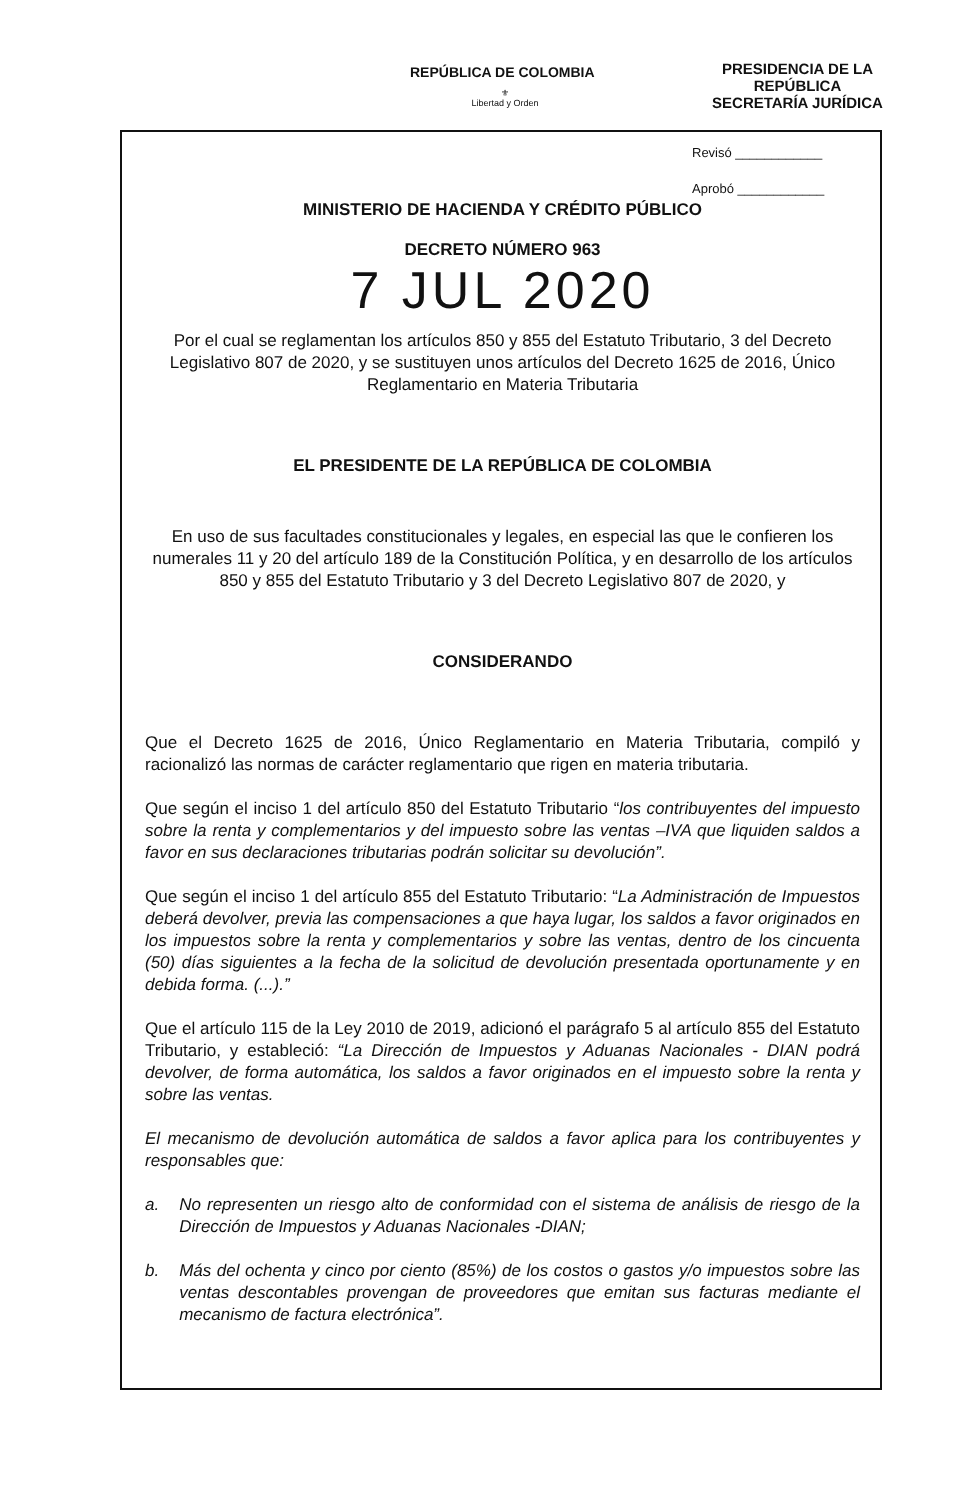REPÚBLICA DE COLOMBIA
⚜
Libertad y Orden
PRESIDENCIA DE LA REPÚBLICA
SECRETARÍA JURÍDICA
Revisó ____________
Aprobó ____________
MINISTERIO DE HACIENDA Y CRÉDITO PÚBLICO
DECRETO NÚMERO 963
7 JUL 2020
Por el cual se reglamentan los artículos 850 y 855 del Estatuto Tributario, 3 del Decreto Legislativo 807 de 2020, y se sustituyen unos artículos del Decreto 1625 de 2016, Único Reglamentario en Materia Tributaria
EL PRESIDENTE DE LA REPÚBLICA DE COLOMBIA
En uso de sus facultades constitucionales y legales, en especial las que le confieren los numerales 11 y 20 del artículo 189 de la Constitución Política, y en desarrollo de los artículos 850 y 855 del Estatuto Tributario y 3 del Decreto Legislativo 807 de 2020, y
CONSIDERANDO
Que el Decreto 1625 de 2016, Único Reglamentario en Materia Tributaria, compiló y racionalizó las normas de carácter reglamentario que rigen en materia tributaria.
Que según el inciso 1 del artículo 850 del Estatuto Tributario “los contribuyentes del impuesto sobre la renta y complementarios y del impuesto sobre las ventas –IVA que liquiden saldos a favor en sus declaraciones tributarias podrán solicitar su devolución”.
Que según el inciso 1 del artículo 855 del Estatuto Tributario: “La Administración de Impuestos deberá devolver, previa las compensaciones a que haya lugar, los saldos a favor originados en los impuestos sobre la renta y complementarios y sobre las ventas, dentro de los cincuenta (50) días siguientes a la fecha de la solicitud de devolución presentada oportunamente y en debida forma. (...).”
Que el artículo 115 de la Ley 2010 de 2019, adicionó el parágrafo 5 al artículo 855 del Estatuto Tributario, y estableció: “La Dirección de Impuestos y Aduanas Nacionales - DIAN podrá devolver, de forma automática, los saldos a favor originados en el impuesto sobre la renta y sobre las ventas.
El mecanismo de devolución automática de saldos a favor aplica para los contribuyentes y responsables que:
a. No representen un riesgo alto de conformidad con el sistema de análisis de riesgo de la Dirección de Impuestos y Aduanas Nacionales -DIAN;
b. Más del ochenta y cinco por ciento (85%) de los costos o gastos y/o impuestos sobre las ventas descontables provengan de proveedores que emitan sus facturas mediante el mecanismo de factura electrónica”.